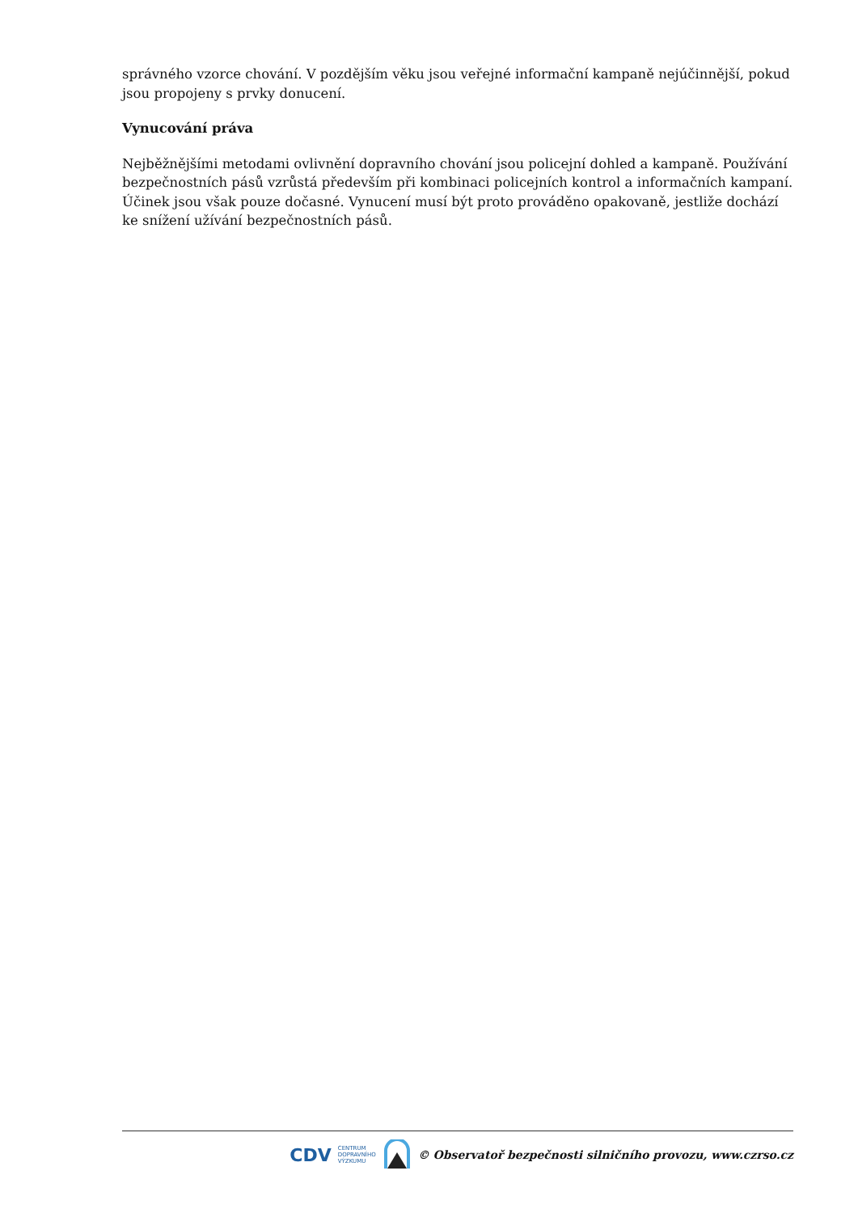správného vzorce chování. V pozdějším věku jsou veřejné informační kampaně nejúčinnější, pokud jsou propojeny s prvky donucení.
Vynucování práva
Nejběžnějšími metodami ovlivnění dopravního chování jsou policejní dohled a kampaně. Používání bezpečnostních pásů vzrůstá především při kombinaci policejních kontrol a informačních kampaní. Účinek jsou však pouze dočasné. Vynucení musí být proto prováděno opakovaně, jestliže dochází ke snížení užívání bezpečnostních pásů.
CDV CENTRUM
DOPRAVNÍHO
VÝZKUMU © Observatoř bezpečnosti silničního provozu, www.czrso.cz